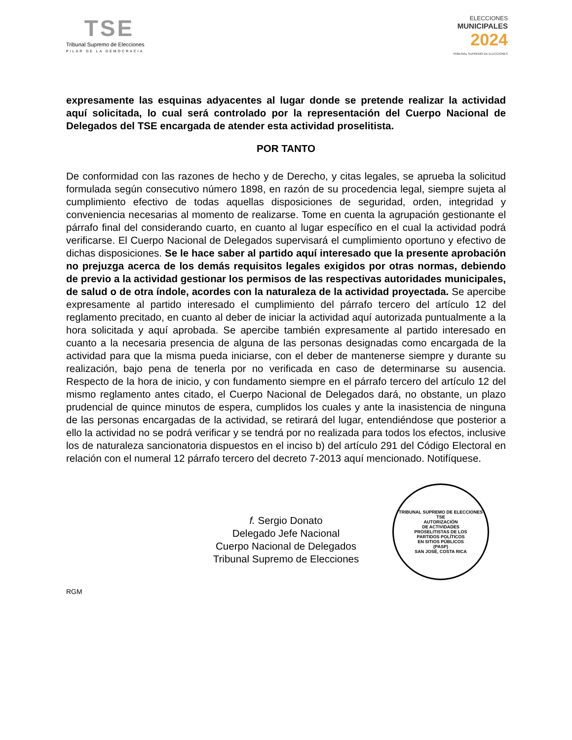TSE
Tribunal Supremo de Elecciones
PILAR DE LA DEMOCRACIA
ELECCIONES
MUNICIPALES
2024
TRIBUNAL SUPREMO DE ELECCIONES
expresamente las esquinas adyacentes al lugar donde se pretende realizar la actividad aquí solicitada, lo cual será controlado por la representación del Cuerpo Nacional de Delegados del TSE encargada de atender esta actividad proselitista.
POR TANTO
De conformidad con las razones de hecho y de Derecho, y citas legales, se aprueba la solicitud formulada según consecutivo número 1898, en razón de su procedencia legal, siempre sujeta al cumplimiento efectivo de todas aquellas disposiciones de seguridad, orden, integridad y conveniencia necesarias al momento de realizarse. Tome en cuenta la agrupación gestionante el párrafo final del considerando cuarto, en cuanto al lugar específico en el cual la actividad podrá verificarse. El Cuerpo Nacional de Delegados supervisará el cumplimiento oportuno y efectivo de dichas disposiciones. Se le hace saber al partido aquí interesado que la presente aprobación no prejuzga acerca de los demás requisitos legales exigidos por otras normas, debiendo de previo a la actividad gestionar los permisos de las respectivas autoridades municipales, de salud o de otra índole, acordes con la naturaleza de la actividad proyectada. Se apercibe expresamente al partido interesado el cumplimiento del párrafo tercero del artículo 12 del reglamento precitado, en cuanto al deber de iniciar la actividad aquí autorizada puntualmente a la hora solicitada y aquí aprobada. Se apercibe también expresamente al partido interesado en cuanto a la necesaria presencia de alguna de las personas designadas como encargada de la actividad para que la misma pueda iniciarse, con el deber de mantenerse siempre y durante su realización, bajo pena de tenerla por no verificada en caso de determinarse su ausencia. Respecto de la hora de inicio, y con fundamento siempre en el párrafo tercero del artículo 12 del mismo reglamento antes citado, el Cuerpo Nacional de Delegados dará, no obstante, un plazo prudencial de quince minutos de espera, cumplidos los cuales y ante la inasistencia de ninguna de las personas encargadas de la actividad, se retirará del lugar, entendiéndose que posterior a ello la actividad no se podrá verificar y se tendrá por no realizada para todos los efectos, inclusive los de naturaleza sancionatoria dispuestos en el inciso b) del artículo 291 del Código Electoral en relación con el numeral 12 párrafo tercero del decreto 7-2013 aquí mencionado. Notifíquese.
f. Sergio Donato
Delegado Jefe Nacional
Cuerpo Nacional de Delegados
Tribunal Supremo de Elecciones
RGM
TRIBUNAL SUPREMO DE ELECCIONES
TSE
AUTORIZACIÓN
DE ACTIVIDADES
PROSELITISTAS DE LOS
PARTIDOS POLÍTICOS
EN SITIOS PÚBLICOS
(PASP)
SAN JOSÉ, COSTA RICA